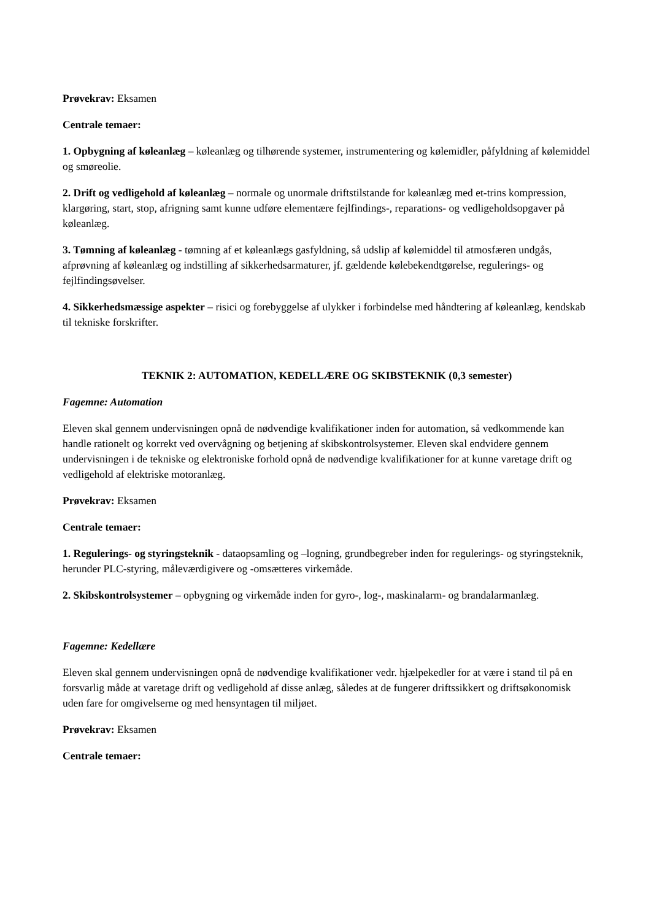Prøvekrav: Eksamen
Centrale temaer:
1. Opbygning af køleanlæg – køleanlæg og tilhørende systemer, instrumentering og kølemidler, påfyldning af kølemiddel og smøreolie.
2. Drift og vedligehold af køleanlæg – normale og unormale driftstilstande for køleanlæg med et-trins kompression, klargøring, start, stop, afrigning samt kunne udføre elementære fejlfindings-, reparations- og vedligeholdsopgaver på køleanlæg.
3. Tømning af køleanlæg - tømning af et køleanlægs gasfyldning, så udslip af kølemiddel til atmosfæren undgås, afprøvning af køleanlæg og indstilling af sikkerhedsarmaturer, jf. gældende kølebekendtgørelse, regulerings- og fejlfindingsøvelser.
4. Sikkerhedsmæssige aspekter – risici og forebyggelse af ulykker i forbindelse med håndtering af køleanlæg, kendskab til tekniske forskrifter.
TEKNIK 2: AUTOMATION, KEDELLÆRE OG SKIBSTEKNIK (0,3 semester)
Fagemne: Automation
Eleven skal gennem undervisningen opnå de nødvendige kvalifikationer inden for automation, så vedkommende kan handle rationelt og korrekt ved overvågning og betjening af skibskontrolsystemer. Eleven skal endvidere gennem undervisningen i de tekniske og elektroniske forhold opnå de nødvendige kvalifikationer for at kunne varetage drift og vedligehold af elektriske motoranlæg.
Prøvekrav: Eksamen
Centrale temaer:
1. Regulerings- og styringsteknik - dataopsamling og –logning, grundbegreber inden for regulerings- og styringsteknik, herunder PLC-styring, måleværdigivere og -omsætteres virkemåde.
2. Skibskontrolsystemer – opbygning og virkemåde inden for gyro-, log-, maskinalarm- og brandalarmanlæg.
Fagemne: Kedellære
Eleven skal gennem undervisningen opnå de nødvendige kvalifikationer vedr. hjælpekedler for at være i stand til på en forsvarlig måde at varetage drift og vedligehold af disse anlæg, således at de fungerer driftssikkert og driftsøkonomisk uden fare for omgivelserne og med hensyntagen til miljøet.
Prøvekrav: Eksamen
Centrale temaer: